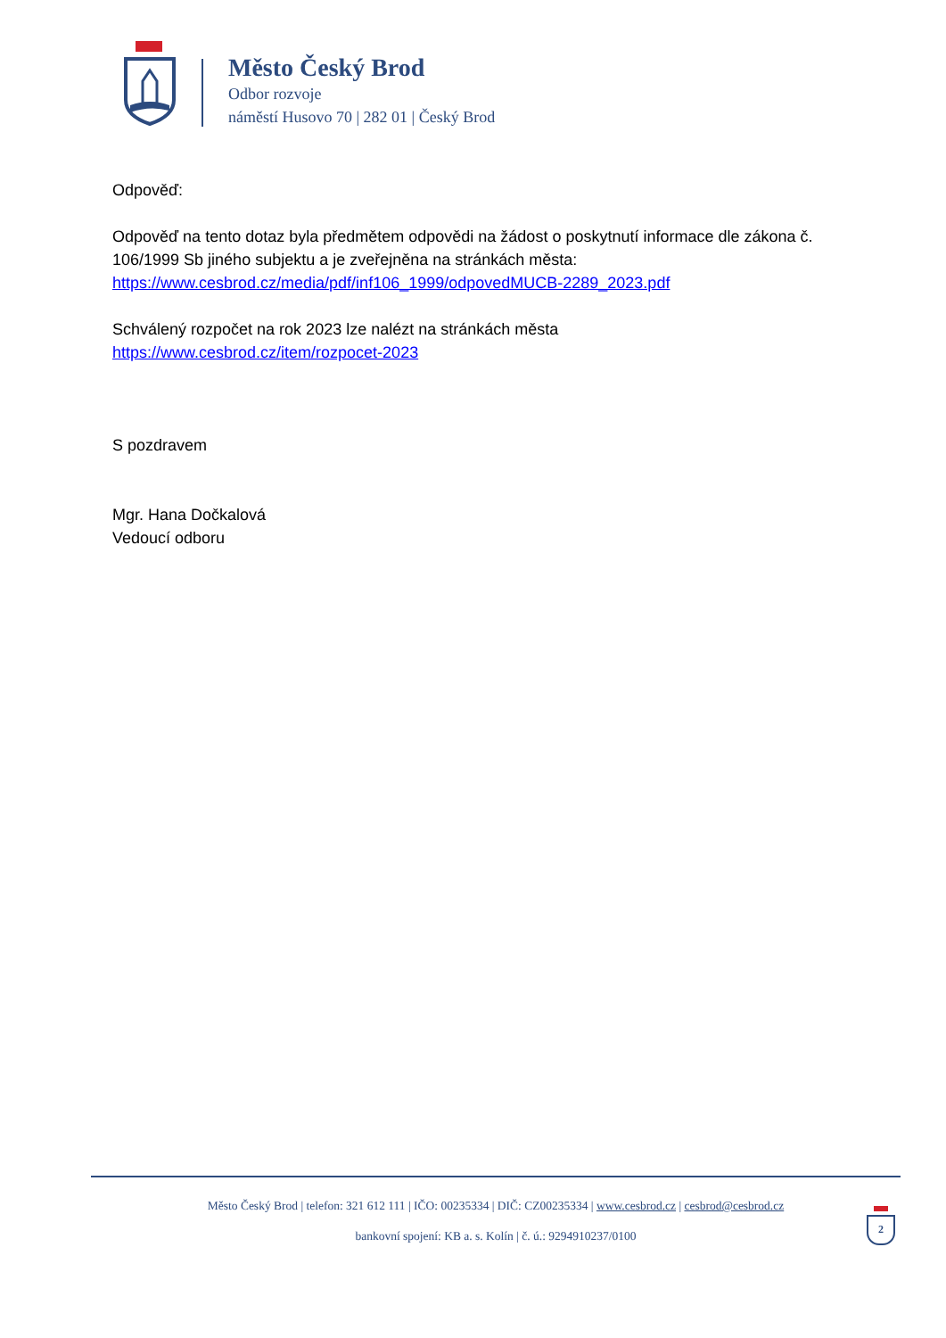Město Český Brod
Odbor rozvoje
náměstí Husovo 70 | 282 01 | Český Brod
Odpověď:
Odpověď na tento dotaz byla předmětem odpovědi na žádost o poskytnutí informace dle zákona č. 106/1999 Sb jiného subjektu a je zveřejněna na stránkách města: https://www.cesbrod.cz/media/pdf/inf106_1999/odpovedMUCB-2289_2023.pdf
Schválený rozpočet na rok 2023 lze nalézt na stránkách města
https://www.cesbrod.cz/item/rozpocet-2023
S pozdravem
Mgr. Hana Dočkalová
Vedoucí odboru
Město Český Brod | telefon: 321 612 111 | IČO: 00235334 | DIČ: CZ00235334 | www.cesbrod.cz | cesbrod@cesbrod.cz
bankovní spojení: KB a. s. Kolín | č. ú.: 9294910237/0100
2